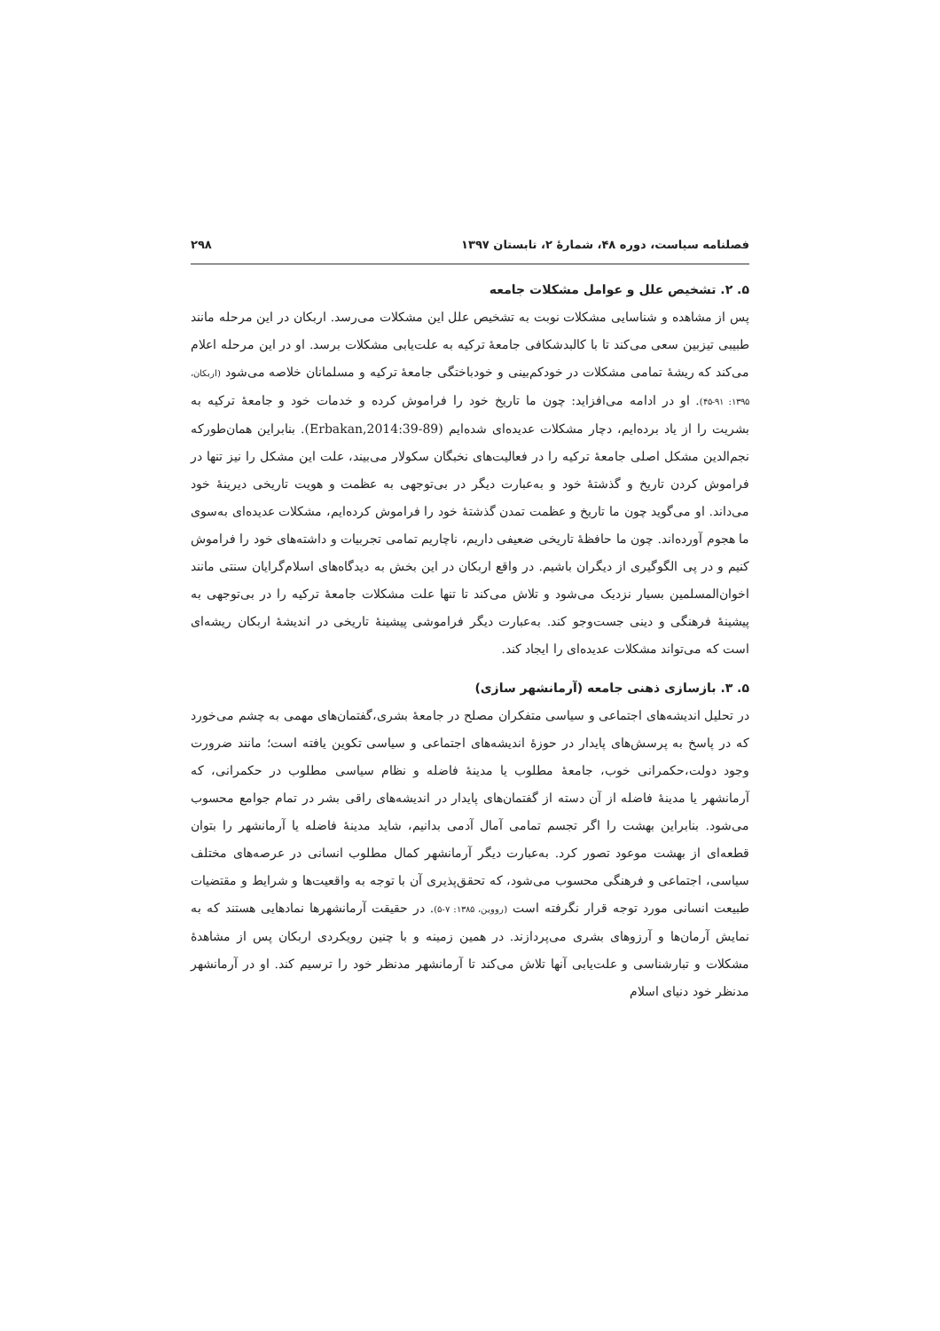فصلنامه سیاست، دوره ۴۸، شمارهٔ ۲، تابستان ۱۳۹۷ ۲۹۸
۵. ۲. تشخیص علل و عوامل مشکلات جامعه
پس از مشاهده و شناسایی مشکلات نوبت به تشخیص علل این مشکلات می‌رسد. اربکان در این مرحله مانند طبیبی تیزبین سعی می‌کند تا با کالبدشکافی جامعهٔ ترکیه به علت‌یابی مشکلات برسد. او در این مرحله اعلام می‌کند که ریشهٔ تمامی مشکلات در خودکم‌بینی و خودباختگی جامعهٔ ترکیه و مسلمانان خلاصه می‌شود (اربکان، ۱۳۹۵: ۹۱-۴۵). او در ادامه می‌افزاید: چون ما تاریخ خود را فراموش کرده و خدمات خود و جامعهٔ ترکیه به بشریت را از یاد برده‌ایم، دچار مشکلات عدیده‌ای شده‌ایم (Erbakan,2014:39-89). بنابراین همان‌طورکه نجم‌الدین مشکل اصلی جامعهٔ ترکیه را در فعالیت‌های نخبگان سکولار می‌بیند، علت این مشکل را نیز تنها در فراموش کردن تاریخ و گذشتهٔ خود و به‌عبارت دیگر در بی‌توجهی به عظمت و هویت تاریخی دیرینهٔ خود می‌داند. او می‌گوید چون ما تاریخ و عظمت تمدن گذشتهٔ خود را فراموش کرده‌ایم، مشکلات عدیده‌ای به‌سوی ما هجوم آورده‌اند. چون ما حافظهٔ تاریخی ضعیفی داریم، ناچاریم تمامی تجربیات و داشته‌های خود را فراموش کنیم و در پی الگوگیری از دیگران باشیم. در واقع اربکان در این بخش به دیدگاه‌های اسلام‌گرایان سنتی مانند اخوان‌المسلمین بسیار نزدیک می‌شود و تلاش می‌کند تا تنها علت مشکلات جامعهٔ ترکیه را در بی‌توجهی به پیشینهٔ فرهنگی و دینی جست‌وجو کند. به‌عبارت دیگر فراموشی پیشینهٔ تاریخی در اندیشهٔ اربکان ریشه‌ای است که می‌تواند مشکلات عدیده‌ای را ایجاد کند.
۵. ۳. بازسازی ذهنی جامعه (آرمانشهر سازی)
در تحلیل اندیشه‌های اجتماعی و سیاسی متفکران مصلح در جامعهٔ بشری،گفتمان‌های مهمی به چشم می‌خورد که در پاسخ به پرسش‌های پایدار در حوزهٔ اندیشه‌های اجتماعی و سیاسی تکوین یافته است؛ مانند ضرورت وجود دولت،حکمرانی خوب، جامعهٔ مطلوب یا مدینهٔ فاضله و نظام سیاسی مطلوب در حکمرانی، که آرمانشهر یا مدینهٔ فاضله از آن دسته از گفتمان‌های پایدار در اندیشه‌های راقی بشر در تمام جوامع محسوب می‌شود. بنابراین بهشت را اگر تجسم تمامی آمال آدمی بدانیم، شاید مدینهٔ فاضله یا آرمانشهر را بتوان قطعه‌ای از بهشت موعود تصور کرد. به‌عبارت دیگر آرمانشهر کمال مطلوب انسانی در عرصه‌های مختلف سیاسی، اجتماعی و فرهنگی محسوب می‌شود، که تحقق‌پذیری آن با توجه به واقعیت‌ها و شرایط و مقتضیات طبیعت انسانی مورد توجه قرار نگرفته است (رووین، ۱۳۸۵: ۷-۵). در حقیقت آرمانشهرها نمادهایی هستند که به نمایش آرمان‌ها و آرزوهای بشری می‌پردازند. در همین زمینه و با چنین رویکردی اربکان پس از مشاهدهٔ مشکلات و تبارشناسی و علت‌یابی آنها تلاش می‌کند تا آرمانشهر مدنظر خود را ترسیم کند. او در آرمانشهر مدنظر خود دنیای اسلام